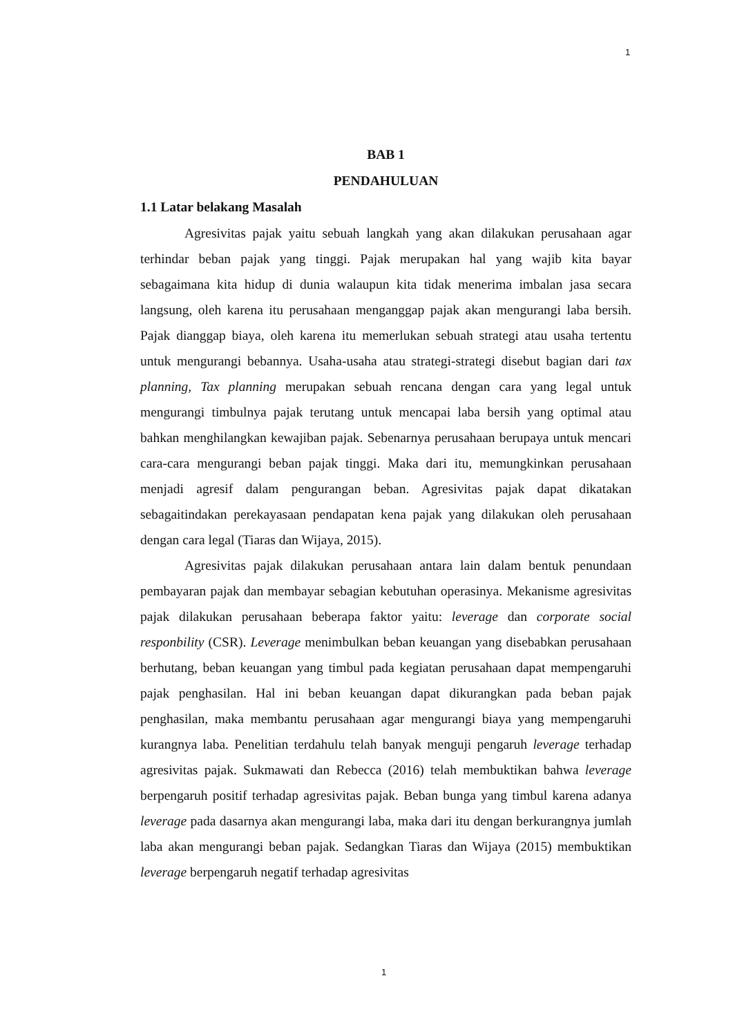1
BAB 1
PENDAHULUAN
1.1 Latar belakang Masalah
Agresivitas pajak yaitu sebuah langkah yang akan dilakukan perusahaan agar terhindar beban pajak yang tinggi. Pajak merupakan hal yang wajib kita bayar sebagaimana kita hidup di dunia walaupun kita tidak menerima imbalan jasa secara langsung, oleh karena itu perusahaan menganggap pajak akan mengurangi laba bersih. Pajak dianggap biaya, oleh karena itu memerlukan sebuah strategi atau usaha tertentu untuk mengurangi bebannya. Usaha-usaha atau strategi-strategi disebut bagian dari tax planning, Tax planning merupakan sebuah rencana dengan cara yang legal untuk mengurangi timbulnya pajak terutang untuk mencapai laba bersih yang optimal atau bahkan menghilangkan kewajiban pajak. Sebenarnya perusahaan berupaya untuk mencari cara-cara mengurangi beban pajak tinggi. Maka dari itu, memungkinkan perusahaan menjadi agresif dalam pengurangan beban. Agresivitas pajak dapat dikatakan sebagaitindakan perekayasaan pendapatan kena pajak yang dilakukan oleh perusahaan dengan cara legal (Tiaras dan Wijaya, 2015).
Agresivitas pajak dilakukan perusahaan antara lain dalam bentuk penundaan pembayaran pajak dan membayar sebagian kebutuhan operasinya. Mekanisme agresivitas pajak dilakukan perusahaan beberapa faktor yaitu: leverage dan corporate social responbility (CSR). Leverage menimbulkan beban keuangan yang disebabkan perusahaan berhutang, beban keuangan yang timbul pada kegiatan perusahaan dapat mempengaruhi pajak penghasilan. Hal ini beban keuangan dapat dikurangkan pada beban pajak penghasilan, maka membantu perusahaan agar mengurangi biaya yang mempengaruhi kurangnya laba. Penelitian terdahulu telah banyak menguji pengaruh leverage terhadap agresivitas pajak. Sukmawati dan Rebecca (2016) telah membuktikan bahwa leverage berpengaruh positif terhadap agresivitas pajak. Beban bunga yang timbul karena adanya leverage pada dasarnya akan mengurangi laba, maka dari itu dengan berkurangnya jumlah laba akan mengurangi beban pajak. Sedangkan Tiaras dan Wijaya (2015) membuktikan leverage berpengaruh negatif terhadap agresivitas
1